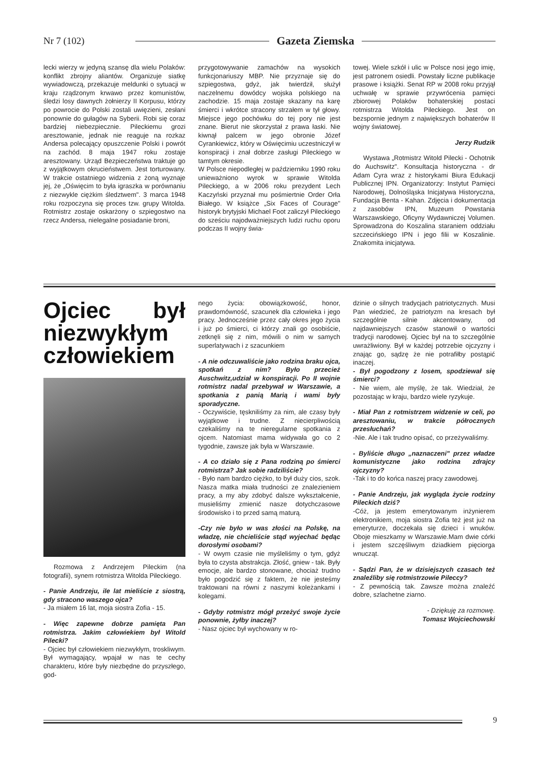Nr 7 (102) Gazeta Ziemska
lecki wierzy w jedyną szansę dla wielu Polaków: konflikt zbrojny aliantów. Organizuje siatkę wywiadowczą, przekazuje meldunki o sytuacji w kraju rządzonym krwawo przez komunistów, śledzi losy dawnych żołnierzy II Korpusu, którzy po powrocie do Polski zostali uwięzieni, zesłani ponownie do gułagów na Syberii. Robi się coraz bardziej niebezpiecznie. Pileckiemu grozi aresztowanie, jednak nie reaguje na rozkaz Andersa polecający opuszczenie Polski i powrót na zachód. 8 maja 1947 roku zostaje aresztowany. Urząd Bezpieczeństwa traktuje go z wyjątkowym okrucieństwem. Jest torturowany. W trakcie ostatniego widzenia z żoną wyznaje jej, że „Oświęcim to była igraszka w porównaniu z niezwykle ciężkim śledztwem". 3 marca 1948 roku rozpoczyna się proces tzw. grupy Witolda. Rotmistrz zostaje oskarżony o szpiegostwo na rzecz Andersa, nielegalne posiadanie broni,
przygotowywanie zamachów na wysokich funkcjonariuszy MBP. Nie przyznaje się do szpiegostwa, gdyż, jak twierdził, służył naczelnemu dowódcy wojska polskiego na zachodzie. 15 maja zostaje skazany na karę śmierci i wkrótce stracony strzałem w tył głowy. Miejsce jego pochówku do tej pory nie jest znane. Bierut nie skorzystał z prawa łaski. Nie kiwnął palcem w jego obronie Józef Cyrankiewicz, który w Oświęcimiu uczestniczył w konspiracji i znał dobrze zasługi Pileckiego w tamtym okresie.
W Polsce niepodległej w październiku 1990 roku unieważniono wyrok w sprawie Witolda Pileckiego, a w 2006 roku prezydent Lech Kaczyński przyznał mu pośmiertnie Order Orła Białego. W książce „Six Faces of Courage" historyk brytyjski Michael Foot zaliczył Pileckiego do sześciu najodważniejszych ludzi ruchu oporu podczas II wojny świa-
towej. Wiele szkół i ulic w Polsce nosi jego imię, jest patronem osiedli. Powstały liczne publikacje prasowe i książki. Senat RP w 2008 roku przyjął uchwałę w sprawie przywrócenia pamięci zbiorowej Polaków bohaterskiej postaci rotmistrza Witolda Pileckiego. Jest on bezspornie jednym z największych bohaterów II wojny światowej.
Jerzy Rudzik
Wystawa „Rotmistrz Witold Pilecki - Ochotnik do Auchswitz". Konsultacja historyczna - dr Adam Cyra wraz z historykami Biura Edukacji Publicznej IPN. Organizatorzy: Instytut Pamięci Narodowej, Dolnośląska Inicjatywa Historyczna, Fundacja Benta - Kahan. Zdjęcia i dokumentacja z zasobów IPN, Muzeum Powstania Warszawskiego, Oficyny Wydawniczej Volumen. Sprowadzona do Koszalina staraniem oddziału szczecińskiego IPN i jego filii w Koszalinie. Znakomita inicjatywa.
Ojciec był niezwykłym człowiekiem
Rozmowa z Andrzejem Pileckim (na fotografii), synem rotmistrza Witolda Pileckiego.
- Panie Andrzeju, ile lat mieliście z siostrą, gdy stracono waszego ojca?
- Ja miałem 16 lat, moja siostra Zofia - 15.
- Więc zapewne dobrze pamięta Pan rotmistrza. Jakim człowiekiem był Witold Pilecki?
- Ojciec był człowiekiem niezwykłym, troskliwym. Był wymagający, wpajał w nas te cechy charakteru, które były niezbędne do przyszłego, god-
nego życia: obowiązkowość, honor, prawdomówność, szacunek dla człowieka i jego pracy. Jednocześnie przez cały okres jego życia i już po śmierci, ci którzy znali go osobiście, zetknęli się z nim, mówili o nim w samych superlatywach i z szacunkiem
- A nie odczuwaliście jako rodzina braku ojca, spotkań z nim? Było przecież Auschwitz,udział w konspiracji. Po II wojnie rotmistrz nadal przebywał w Warszawie, a spotkania z panią Marią i wami były sporadyczne.
- Oczywiście, tęskniliśmy za nim, ale czasy były wyjątkowe i trudne. Z niecierpliwością czekaliśmy na te nieregularne spotkania z ojcem. Natomiast mama widywała go co 2 tygodnie, zawsze jak była w Warszawie.
- A co działo się z Pana rodziną po śmierci rotmistrza? Jak sobie radziliście?
- Było nam bardzo ciężko, to był duży cios, szok. Nasza matka miała trudności ze znalezieniem pracy, a my aby zdobyć dalsze wykształcenie, musieliśmy zmienić nasze dotychczasowe środowisko i to przed samą maturą.
-Czy nie było w was złości na Polskę, na władzę, nie chcieliście stąd wyjechać będąc dorosłymi osobami?
- W owym czasie nie myśleliśmy o tym, gdyż była to czysta abstrakcja. Złość, gniew - tak. Były emocje, ale bardzo stonowane, chociaż trudno było pogodzić się z faktem, że nie jesteśmy traktowani na równi z naszymi koleżankami i kolegami.
- Gdyby rotmistrz mógł przeżyć swoje życie ponownie, żyłby inaczej?
- Nasz ojciec był wychowany w ro-
dzinie o silnych tradycjach patriotycznych. Musi Pan wiedzieć, że patriotyzm na kresach był szczególnie silnie akcentowany, od najdawniejszych czasów stanowił o wartości tradycji narodowej. Ojciec był na to szczególnie uwrażliwiony. Był w każdej potrzebie ojczyzny i znając go, sądzę że nie potrafiłby postąpić inaczej.
- Był pogodzony z losem, spodziewał się śmierci?
- Nie wiem, ale myślę, że tak. Wiedział, że pozostając w kraju, bardzo wiele ryzykuje.
- Miał Pan z rotmistrzem widzenie w celi, po aresztowaniu, w trakcie półrocznych przesłuchań?
-Nie. Ale i tak trudno opisać, co przeżywaliśmy.
- Byliście długo „naznaczeni" przez władze komunistyczne jako rodzina zdrajcy ojczyzny?
-Tak i to do końca naszej pracy zawodowej.
- Panie Andrzeju, jak wygląda życie rodziny Pileckich dziś?
-Cóż, ja jestem emerytowanym inżynierem elektronikiem, moja siostra Zofia też jest już na emeryturze, doczekała się dzieci i wnuków. Oboje mieszkamy w Warszawie.Mam dwie córki i jestem szczęśliwym dziadkiem pięciorga wnucząt.
- Sądzi Pan, że w dzisiejszych czasach też znaleźliby się rotmistrzowie Pileccy?
- Z pewnością tak. Zawsze można znaleźć dobre, szlachetne ziarno.
- Dziękuję za rozmowę.
Tomasz Wojciechowski
9